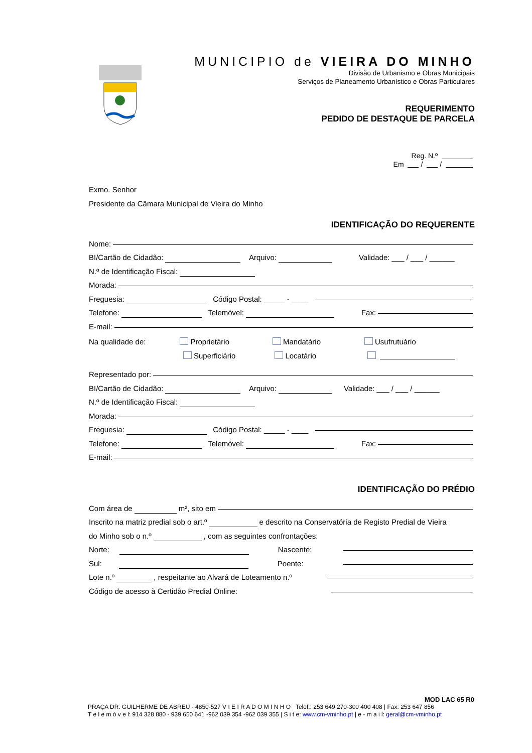MUNICIPIO de VIEIRA DO MINHO
Divisão de Urbanismo e Obras Municipais
Serviços de Planeamento Urbanístico e Obras Particulares
REQUERIMENTO
PEDIDO DE DESTAQUE DE PARCELA
Reg. N.º
Em / /
Exmo. Senhor
Presidente da Câmara Municipal de Vieira do Minho
IDENTIFICAÇÃO DO REQUERENTE
Nome:
BI/Cartão de Cidadão: Arquivo: Validade: ___ / ___ / ______
N.º de Identificação Fiscal:
Morada:
Freguesia: Código Postal: _____ - ____
Telefone: Telemóvel: Fax:
E-mail:
Na qualidade de: Proprietário Mandatário Usufrutuário
Superficiário Locatário
Representado por:
BI/Cartão de Cidadão: Arquivo: Validade: ___ / ___ / ______
N.º de Identificação Fiscal:
Morada:
Freguesia: Código Postal: _____ - ____
Telefone: Telemóvel: Fax:
E-mail:
IDENTIFICAÇÃO DO PRÉDIO
Com área de m², sito em
Inscrito na matriz predial sob o art.º e descrito na Conservatória de Registo Predial de Vieira
do Minho sob o n.º , com as seguintes confrontações:
Norte: Nascente:
Sul: Poente:
Lote n.º , respeitante ao Alvará de Loteamento n.º
Código de acesso à Certidão Predial Online:
MOD LAC 65 R0
PRAÇA DR. GUILHERME DE ABREU - 4850-527 V I E I R A D O M I N H O Telef.: 253 649 270-300 400 408 | Fax: 253 647 856
T e l e m ó v e l: 914 328 880 - 939 650 641 -962 039 354 -962 039 355 | S i t e: www.cm-vminho.pt | e - m a i l: geral@cm-vminho.pt